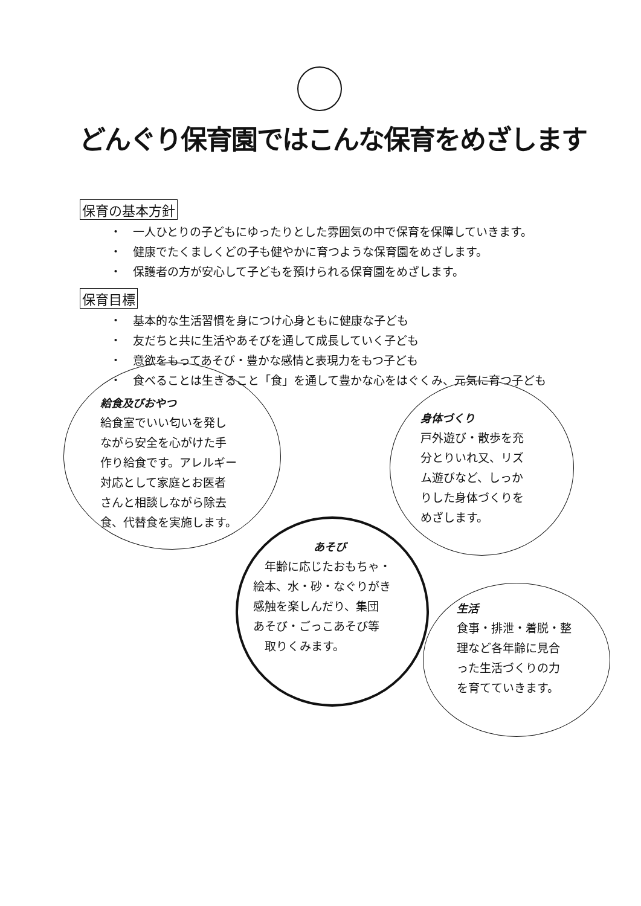どんぐり保育園ではこんな保育をめざします
保育の基本方針
・　一人ひとりの子どもにゆったりとした雰囲気の中で保育を保障していきます。
・　健康でたくましくどの子も健やかに育つような保育園をめざします。
・　保護者の方が安心して子どもを預けられる保育園をめざします。
保育目標
・　基本的な生活習慣を身につけ心身ともに健康な子ども
・　友だちと共に生活やあそびを通して成長していく子ども
・　意欲をもってあそび・豊かな感情と表現力をもつ子ども
・　食べることは生きること「食」を通して豊かな心をはぐくみ、元気に育つ子ども
給食及びおやつ
給食室でいい匂いを発し
ながら安全を心がけた手
作り給食です。アレルギー
対応として家庭とお医者
さんと相談しながら除去
食、代替食を実施します。
身体づくり
戸外遊び・散歩を充
分とりいれ又、リズ
ム遊びなど、しっか
りした身体づくりを
めざします。
あそび
　年齢に応じたおもちゃ・
絵本、水・砂・なぐりがき
感触を楽しんだり、集団
あそび・ごっこあそび等
　取りくみます。
生活
食事・排泄・着脱・整
理など各年齢に見合
った生活づくりの力
を育てていきます。